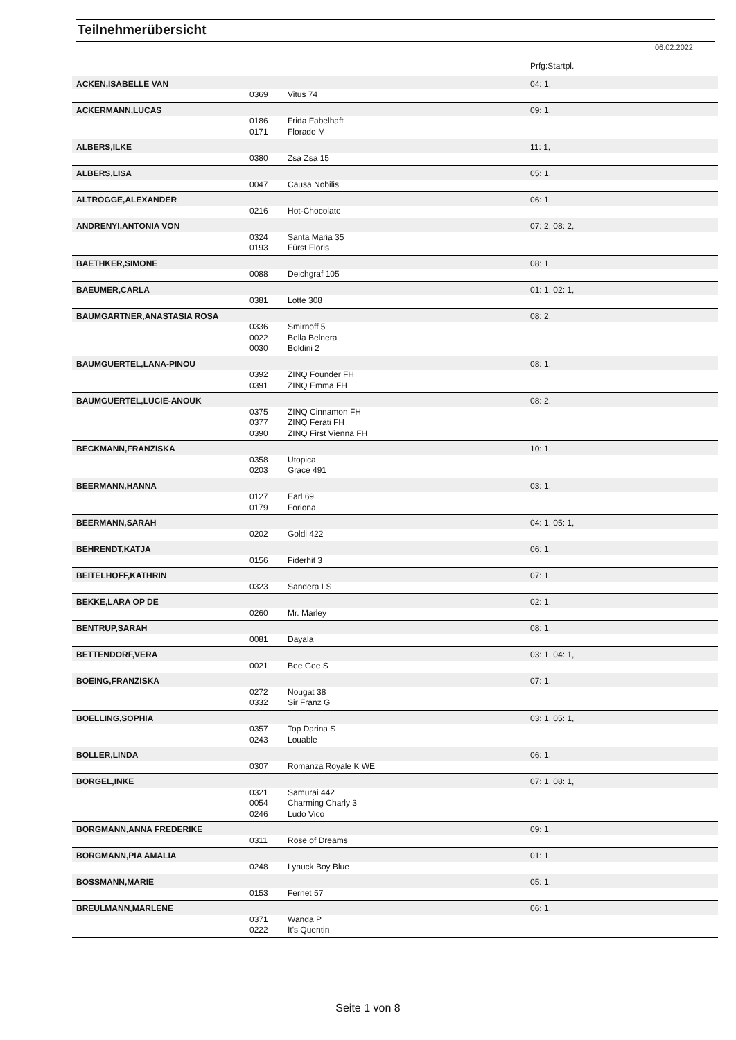Teilnehmerübersicht
06.02.2022
| | | | Prfg:Startpl. |
| --- | --- | --- | --- |
| ACKEN,ISABELLE VAN | | | 04: 1, |
| | 0369 | Vitus 74 | |
| ACKERMANN,LUCAS | | | 09: 1, |
| | 0186 | Frida Fabelhaft | |
| | 0171 | Florado M | |
| ALBERS,ILKE | | | 11: 1, |
| | 0380 | Zsa Zsa 15 | |
| ALBERS,LISA | | | 05: 1, |
| | 0047 | Causa Nobilis | |
| ALTROGGE,ALEXANDER | | | 06: 1, |
| | 0216 | Hot-Chocolate | |
| ANDRENYI,ANTONIA VON | | | 07: 2, 08: 2, |
| | 0324 | Santa Maria 35 | |
| | 0193 | Fürst Floris | |
| BAETHKER,SIMONE | | | 08: 1, |
| | 0088 | Deichgraf 105 | |
| BAEUMER,CARLA | | | 01: 1, 02: 1, |
| | 0381 | Lotte 308 | |
| BAUMGARTNER,ANASTASIA ROSA | | | 08: 2, |
| | 0336 | Smirnoff 5 | |
| | 0022 | Bella Belnera | |
| | 0030 | Boldini 2 | |
| BAUMGUERTEL,LANA-PINOU | | | 08: 1, |
| | 0392 | ZINQ Founder FH | |
| | 0391 | ZINQ Emma FH | |
| BAUMGUERTEL,LUCIE-ANOUK | | | 08: 2, |
| | 0375 | ZINQ Cinnamon FH | |
| | 0377 | ZINQ Ferati FH | |
| | 0390 | ZINQ First Vienna FH | |
| BECKMANN,FRANZISKA | | | 10: 1, |
| | 0358 | Utopica | |
| | 0203 | Grace 491 | |
| BEERMANN,HANNA | | | 03: 1, |
| | 0127 | Earl 69 | |
| | 0179 | Foriona | |
| BEERMANN,SARAH | | | 04: 1, 05: 1, |
| | 0202 | Goldi 422 | |
| BEHRENDT,KATJA | | | 06: 1, |
| | 0156 | Fiderhit 3 | |
| BEITELHOFF,KATHRIN | | | 07: 1, |
| | 0323 | Sandera LS | |
| BEKKE,LARA OP DE | | | 02: 1, |
| | 0260 | Mr. Marley | |
| BENTRUP,SARAH | | | 08: 1, |
| | 0081 | Dayala | |
| BETTENDORF,VERA | | | 03: 1, 04: 1, |
| | 0021 | Bee Gee S | |
| BOEING,FRANZISKA | | | 07: 1, |
| | 0272 | Nougat 38 | |
| | 0332 | Sir Franz G | |
| BOELLING,SOPHIA | | | 03: 1, 05: 1, |
| | 0357 | Top Darina S | |
| | 0243 | Louable | |
| BOLLER,LINDA | | | 06: 1, |
| | 0307 | Romanza Royale K WE | |
| BORGEL,INKE | | | 07: 1, 08: 1, |
| | 0321 | Samurai 442 | |
| | 0054 | Charming Charly 3 | |
| | 0246 | Ludo Vico | |
| BORGMANN,ANNA FREDERIKE | | | 09: 1, |
| | 0311 | Rose of Dreams | |
| BORGMANN,PIA AMALIA | | | 01: 1, |
| | 0248 | Lynuck Boy Blue | |
| BOSSMANN,MARIE | | | 05: 1, |
| | 0153 | Fernet 57 | |
| BREULMANN,MARLENE | | | 06: 1, |
| | 0371 | Wanda P | |
| | 0222 | It's Quentin | |
Seite 1 von 8